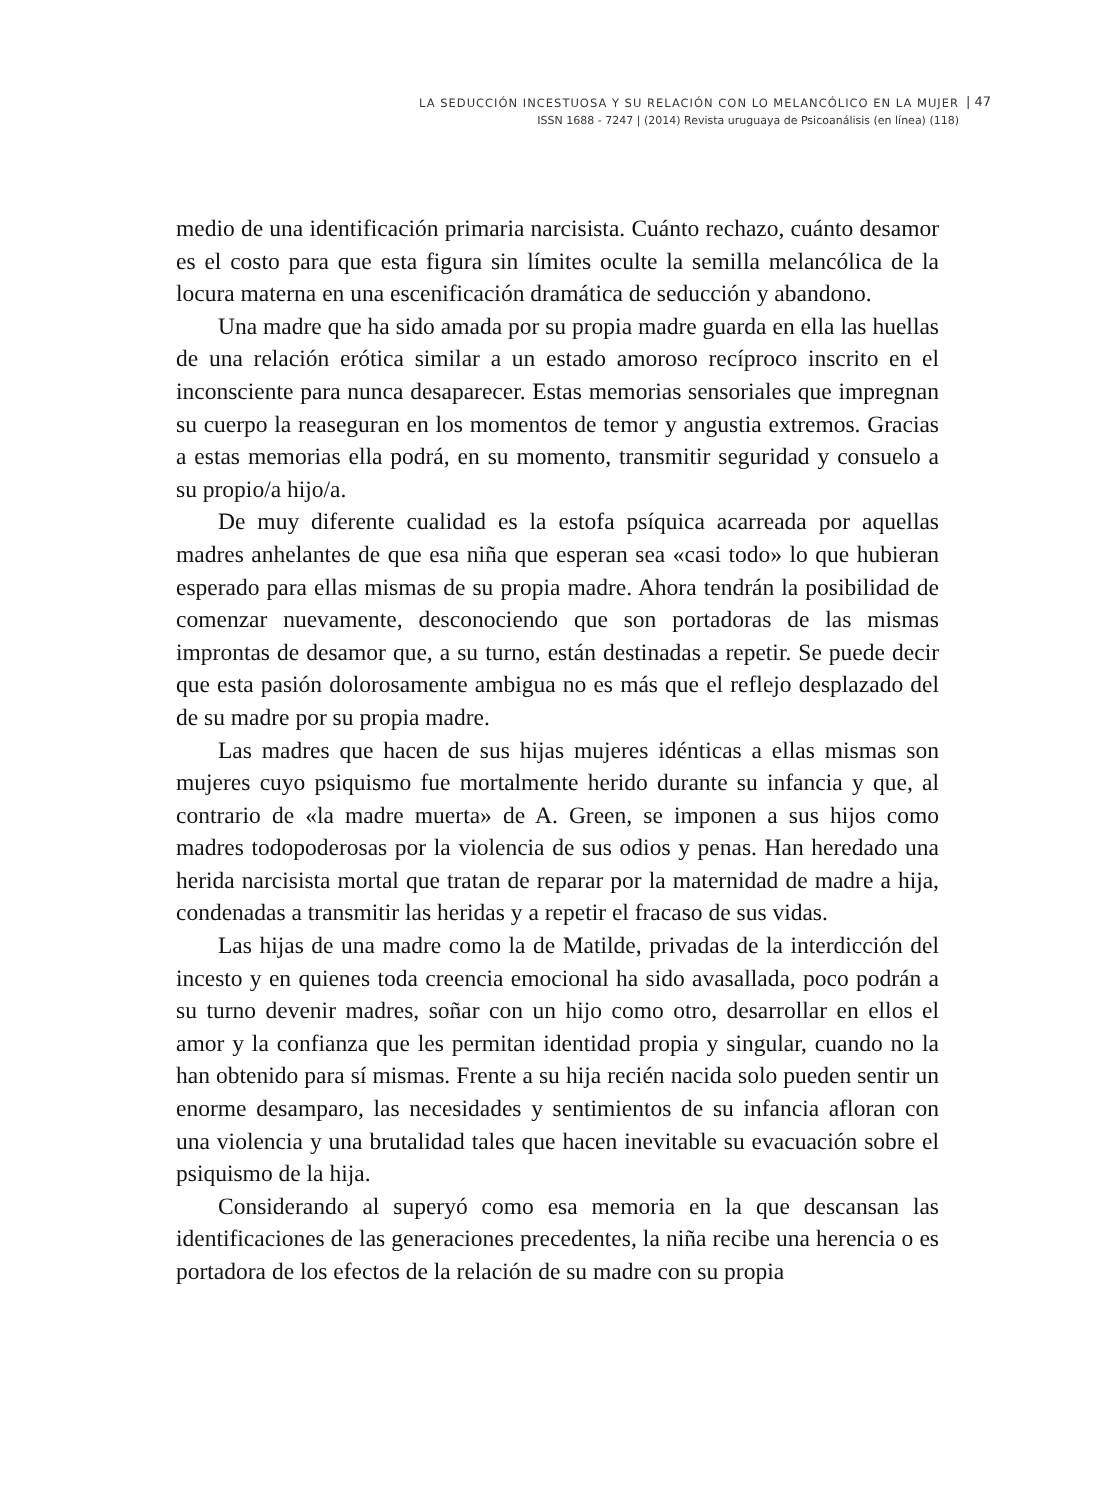LA SEDUCCIÓN INCESTUOSA Y SU RELACIÓN CON LO MELANCÓLICO EN LA MUJER
ISSN 1688 - 7247 | (2014) Revista uruguaya de Psicoanálisis (en línea) (118)
| 47
medio de una identificación primaria narcisista. Cuánto rechazo, cuánto desamor es el costo para que esta figura sin límites oculte la semilla melancólica de la locura materna en una escenificación dramática de seducción y abandono.
Una madre que ha sido amada por su propia madre guarda en ella las huellas de una relación erótica similar a un estado amoroso recíproco inscrito en el inconsciente para nunca desaparecer. Estas memorias sensoriales que impregnan su cuerpo la reaseguran en los momentos de temor y angustia extremos. Gracias a estas memorias ella podrá, en su momento, transmitir seguridad y consuelo a su propio/a hijo/a.
De muy diferente cualidad es la estofa psíquica acarreada por aquellas madres anhelantes de que esa niña que esperan sea «casi todo» lo que hubieran esperado para ellas mismas de su propia madre. Ahora tendrán la posibilidad de comenzar nuevamente, desconociendo que son portadoras de las mismas improntas de desamor que, a su turno, están destinadas a repetir. Se puede decir que esta pasión dolorosamente ambigua no es más que el reflejo desplazado del de su madre por su propia madre.
Las madres que hacen de sus hijas mujeres idénticas a ellas mismas son mujeres cuyo psiquismo fue mortalmente herido durante su infancia y que, al contrario de «la madre muerta» de A. Green, se imponen a sus hijos como madres todopoderosas por la violencia de sus odios y penas. Han heredado una herida narcisista mortal que tratan de reparar por la maternidad de madre a hija, condenadas a transmitir las heridas y a repetir el fracaso de sus vidas.
Las hijas de una madre como la de Matilde, privadas de la interdicción del incesto y en quienes toda creencia emocional ha sido avasallada, poco podrán a su turno devenir madres, soñar con un hijo como otro, desarrollar en ellos el amor y la confianza que les permitan identidad propia y singular, cuando no la han obtenido para sí mismas. Frente a su hija recién nacida solo pueden sentir un enorme desamparo, las necesidades y sentimientos de su infancia afloran con una violencia y una brutalidad tales que hacen inevitable su evacuación sobre el psiquismo de la hija.
Considerando al superyó como esa memoria en la que descansan las identificaciones de las generaciones precedentes, la niña recibe una herencia o es portadora de los efectos de la relación de su madre con su propia